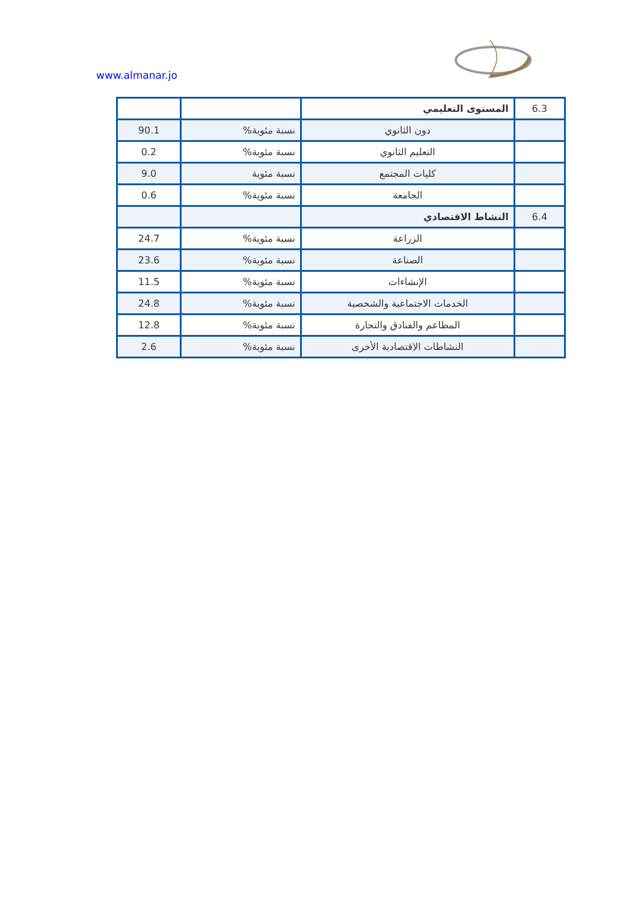www.almanar.jo
| 6.3 | المستوى التعليمي | | |
| | دون الثانوي | نسبة مئوية% | 90.1 |
| | التعليم الثانوي | نسبة مئوية% | 0.2 |
| | كليات المجتمع | نسبة مئوية | 9.0 |
| | الجامعة | نسبة مئوية% | 0.6 |
| 6.4 | النشاط الاقتصادي | | |
| | الزراعة | نسبة مئوية% | 24.7 |
| | الصناعة | نسبة مئوية% | 23.6 |
| | الإنشاءات | نسبة مئوية% | 11.5 |
| | الخدمات الاجتماعية والشخصية | نسبة مئوية% | 24.8 |
| | المطاعم والفنادق والتجارة | نسبة مئوية% | 12.8 |
| | النشاطات الاقتصادية الأخرى | نسبة مئوية% | 2.6 |